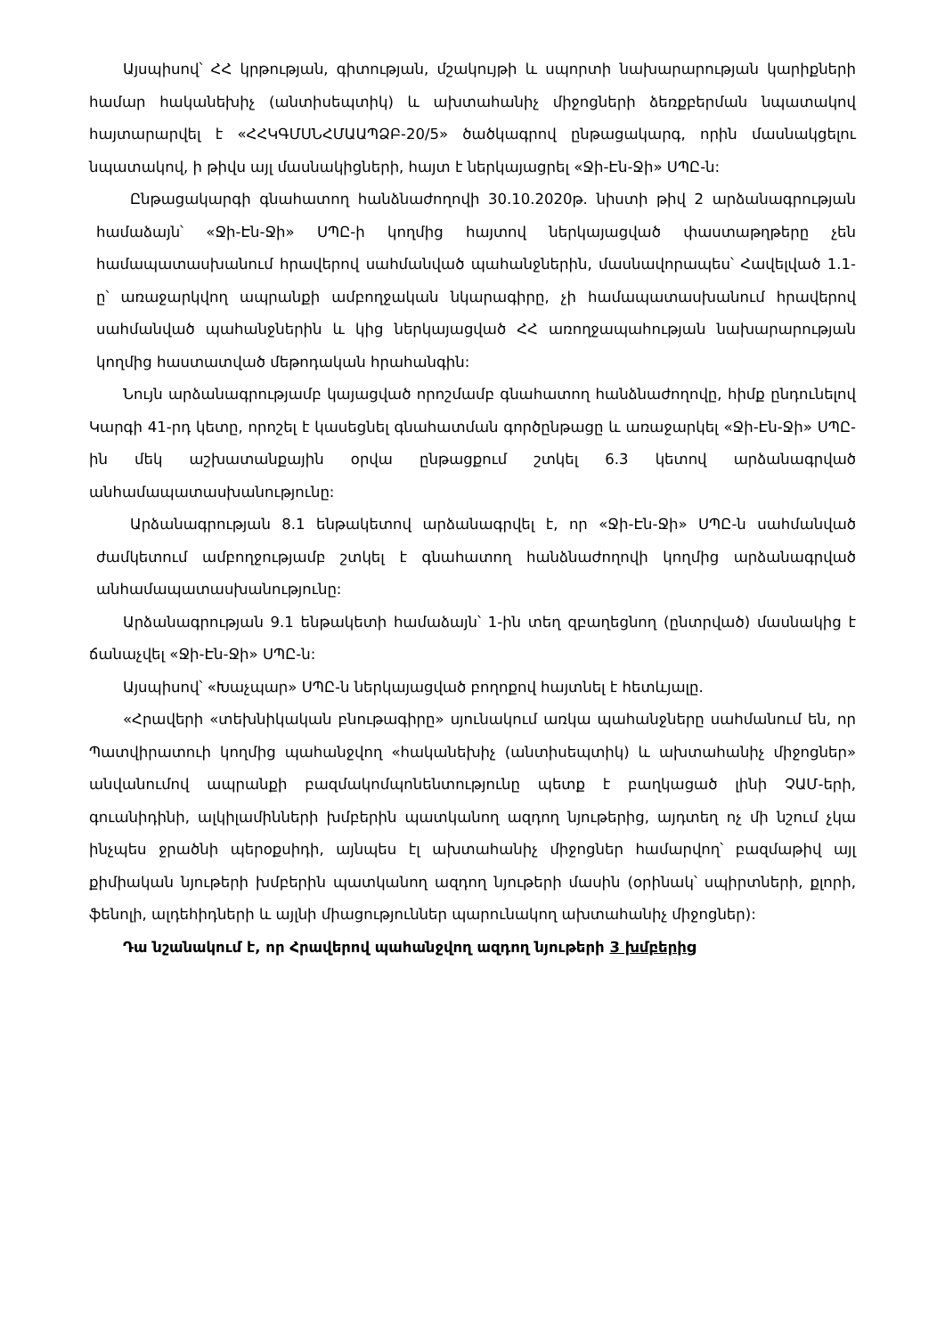Այսպիսով՝ ՀՀ կրթության, գիտության, մշակույթի և սպորտի նախարարության կարիքների համար հականեխիչ (անտիսեպտիկ) և ախտահանիչ միջոցների ձեռքբերման նպատակով հայտարարվել է «ՀՀԿԳՄՍՆՀՄԱԱՊՁԲ-20/5» ծածկագրով ընթացակարգ, որին մասնակցելու նպատակով, ի թիվս այլ մասնակիցների, հայտ է ներկայացրել «Ջի-Էն-Ջի» ՍՊԸ-ն:
Ընթացակարգի գնահատող հանձնաժողովի 30.10.2020թ. նիստի թիվ 2 արձանագրության համաձայն՝ «Ջի-Էն-Ջի» ՍՊԸ-ի կողմից հայտով ներկայացված փաստաթղթերը չեն համապատասխանում հրավերով սահմանված պահանջներին, մասնավորապես՝ Հավելված 1.1-ը՝ առաջարկվող ապրանքի ամբողջական նկարագիրը, չի համապատասխանում հրավերով սահմանված պահանջներին և կից ներկայացված ՀՀ առողջապահության նախարարության կողմից հաստատված մեթոդական հրահանգին:
Նույն արձանագրությամբ կայացված որոշմամբ գնահատող հանձնաժողովը, հիմք ընդունելով Կարգի 41-րդ կետը, որոշել է կասեցնել գնահատման գործընթացը և առաջարկել «Ջի-Էն-Ջի» ՍՊԸ-ին մեկ աշխատանքային օրվա ընթացքում շտկել 6.3 կետով արձանագրված անհամապատասխանությունը:
Արձանագրության 8.1 ենթակետով արձանագրվել է, որ «Ջի-Էն-Ջի» ՍՊԸ-ն սահմանված ժամկետում ամբողջությամբ շտկել է գնահատող հանձնաժողովի կողմից արձանագրված անհամապատասխանությունը:
Արձանագրության 9.1 ենթակետի համաձայն՝ 1-ին տեղ զբաղեցնող (ընտրված) մասնակից է ճանաչվել «Ջի-Էն-Ջի» ՍՊԸ-ն:
Այսպիսով՝ «Խաչպար» ՍՊԸ-ն ներկայացված բողոքով հայտնել է հետևյալը.
«Հրավերի «տեխնիկական բնութագիրը» սյունակում առկա պահանջները սահմանում են, որ Պատվիրատուի կողմից պահանջվող «հականեխիչ (անտիսեպտիկ) և ախտահանիչ միջոցներ» անվանումով ապրանքի բազմակոմպոնենտությունը պետք է բաղկացած լինի ՉԱՄ-երի, գուանիդինի, ալկիլամինների խմբերին պատկանող ազդող նյութերից, այդտեղ ոչ մի նշում չկա ինչպես ջրածնի պերօքսիդի, այնպես էլ ախտահանիչ միջոցներ համարվող՝ բազմաթիվ այլ քիմիական նյութերի խմբերին պատկանող ազդող նյութերի մասին (օրինակ՝ սպիրտների, քլորի, ֆենոլի, ալդեհիդների և այլնի միացություններ պարունակող ախտահանիչ միջոցներ):
Դա նշանակում է, որ Հրավերով պահանջվող ազդող նյութերի 3 խմբերից